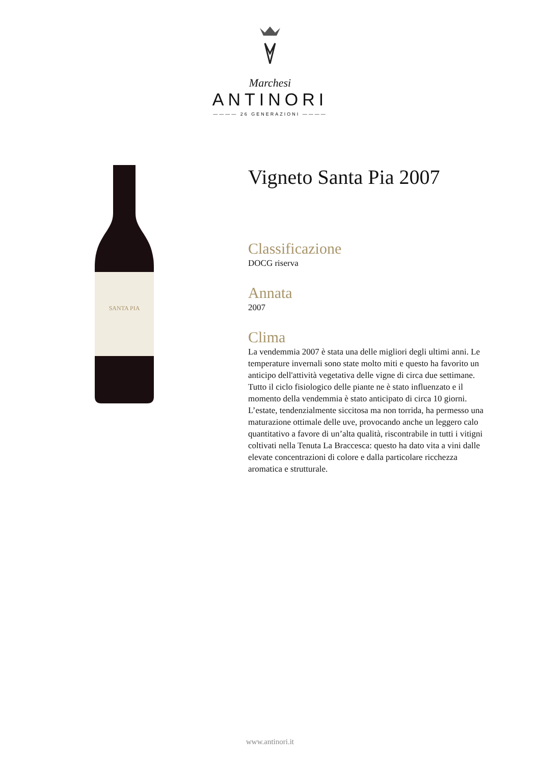Marchesi
ANTINORI
———— 26 GENERAZIONI ————
SANTA PIA
Vigneto Santa Pia 2007
Classificazione
DOCG riserva
Annata
2007
Clima
La vendemmia 2007 è stata una delle migliori degli ultimi anni. Le temperature invernali sono state molto miti e questo ha favorito un anticipo dell'attività vegetativa delle vigne di circa due settimane. Tutto il ciclo fisiologico delle piante ne è stato influenzato e il momento della vendemmia è stato anticipato di circa 10 giorni. L’estate, tendenzialmente siccitosa ma non torrida, ha permesso una maturazione ottimale delle uve, provocando anche un leggero calo quantitativo a favore di un’alta qualità, riscontrabile in tutti i vitigni coltivati nella Tenuta La Braccesca: questo ha dato vita a vini dalle elevate concentrazioni di colore e dalla particolare ricchezza aromatica e strutturale.
www.antinori.it